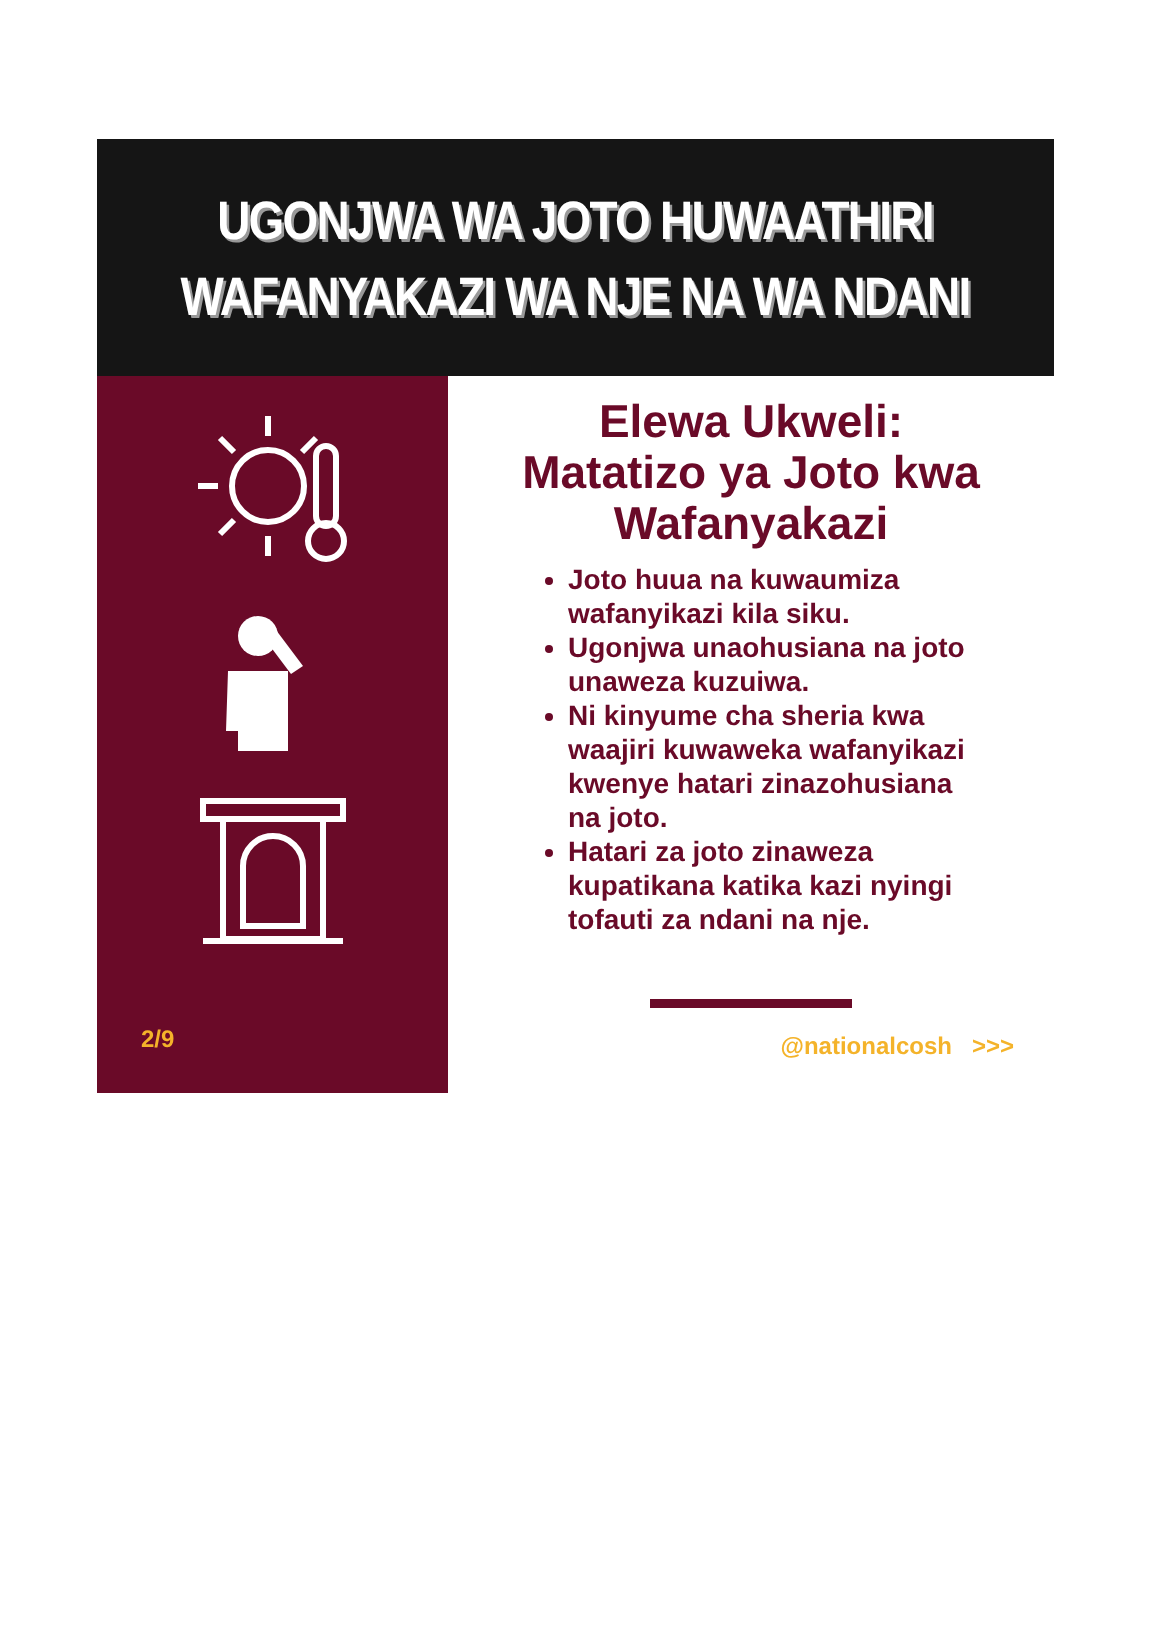UGONJWA WA JOTO HUWAATHIRI
WAFANYAKAZI WA NJE NA WA NDANI
2/9
Elewa Ukweli:
Matatizo ya Joto kwa
Wafanyakazi
Joto huua na kuwaumiza wafanyikazi kila siku.
Ugonjwa unaohusiana na joto unaweza kuzuiwa.
Ni kinyume cha sheria kwa waajiri kuwaweka wafanyikazi kwenye hatari zinazohusiana na joto.
Hatari za joto zinaweza kupatikana katika kazi nyingi tofauti za ndani na nje.
@nationalcosh >>>